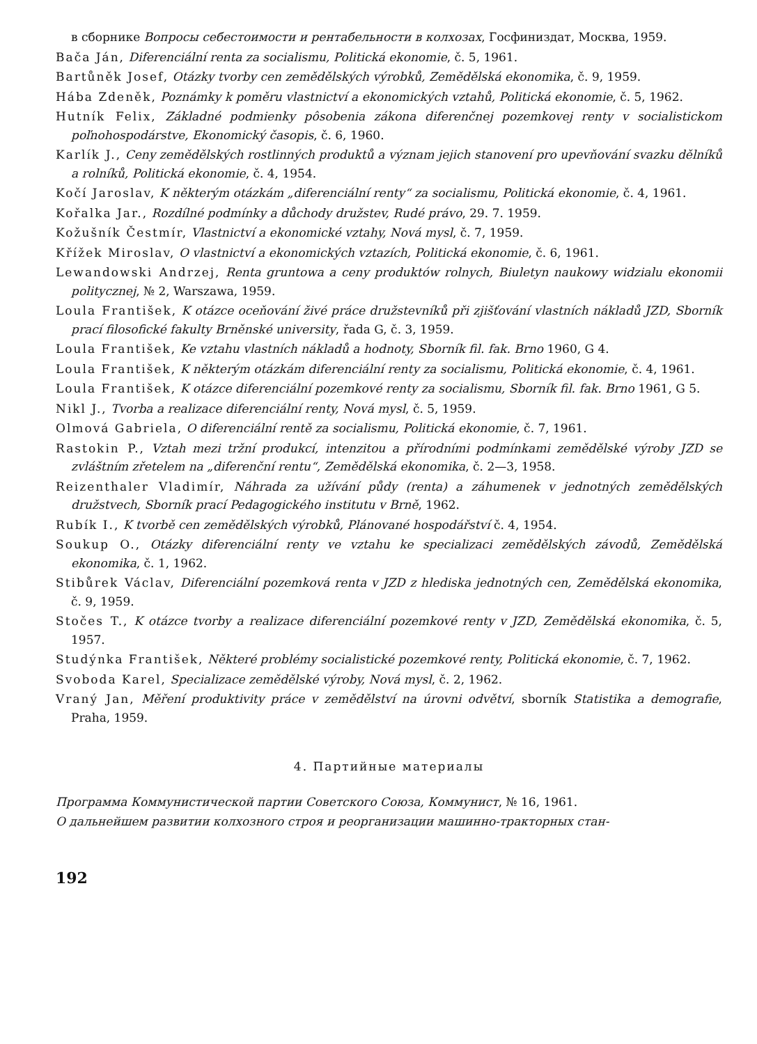в сборнике Вопросы себестоимости и рентабельности в колхозах, Госфиниздат, Москва, 1959.
Bača Ján, Diferenciální renta za socialismu, Politická ekonomie, č. 5, 1961.
Bartůněk Josef, Otázky tvorby cen zemědělských výrobků, Zemědělská ekonomika, č. 9, 1959.
Hába Zdeněk, Poznámky k poměru vlastnictví a ekonomických vztahů, Politická ekonomie, č. 5, 1962.
Hutník Felix, Základné podmienky pôsobenia zákona diferenčnej pozemkovej renty v socialistickom poľnohospodárstve, Ekonomický časopis, č. 6, 1960.
Karlík J., Ceny zemědělských rostlinných produktů a význam jejich stanovení pro upevňování svazku dělníků a rolníků, Politická ekonomie, č. 4, 1954.
Kočí Jaroslav, K některým otázkám „diferenciální renty“ za socialismu, Politická ekonomie, č. 4, 1961.
Kořalka Jar., Rozdílné podmínky a důchody družstev, Rudé právo, 29. 7. 1959.
Kožušník Čestmír, Vlastnictví a ekonomické vztahy, Nová mysl, č. 7, 1959.
Křížek Miroslav, O vlastnictví a ekonomických vztazích, Politická ekonomie, č. 6, 1961.
Lewandowski Andrzej, Renta gruntowa a ceny produktów rolnych, Biuletyn naukowy widzialu ekonomii politycznej, № 2, Warszawa, 1959.
Loula František, K otázce oceňování živé práce družstevníků při zjišťování vlastních nákladů JZD, Sborník prací filosofické fakulty Brněnské university, řada G, č. 3, 1959.
Loula František, Ke vztahu vlastních nákladů a hodnoty, Sborník fil. fak. Brno 1960, G 4.
Loula František, K některým otázkám diferenciální renty za socialismu, Politická ekonomie, č. 4, 1961.
Loula František, K otázce diferenciální pozemkové renty za socialismu, Sborník fil. fak. Brno 1961, G 5.
Nikl J., Tvorba a realizace diferenciální renty, Nová mysl, č. 5, 1959.
Olmová Gabriela, O diferenciální rentě za socialismu, Politická ekonomie, č. 7, 1961.
Rastokin P., Vztah mezi tržní produkcí, intenzitou a přírodními podmínkami zemědělské výroby JZD se zvláštním zřetelem na „diferenční rentu“, Zemědělská ekonomika, č. 2—3, 1958.
Reizenthaler Vladimír, Náhrada za užívání půdy (renta) a záhumenek v jednotných zemědělských družstvech, Sborník prací Pedagogického institutu v Brně, 1962.
Rubík I., K tvorbě cen zemědělských výrobků, Plánované hospodářství č. 4, 1954.
Soukup O., Otázky diferenciální renty ve vztahu ke specializaci zemědělských závodů, Zemědělská ekonomika, č. 1, 1962.
Stibůrek Václav, Diferenciální pozemková renta v JZD z hlediska jednotných cen, Zemědělská ekonomika, č. 9, 1959.
Stočes T., K otázce tvorby a realizace diferenciální pozemkové renty v JZD, Zemědělská ekonomika, č. 5, 1957.
Studýnka František, Některé problémy socialistické pozemkové renty, Politická ekonomie, č. 7, 1962.
Svoboda Karel, Specializace zemědělské výroby, Nová mysl, č. 2, 1962.
Vraný Jan, Měření produktivity práce v zemědělství na úrovni odvětví, sborník Statistika a demografie, Praha, 1959.
4. Партийные материалы
Программа Коммунистической партии Советского Союза, Коммунист, № 16, 1961.
О дальнейшем развитии колхозного строя и реорганизации машинно-тракторных стан-
192